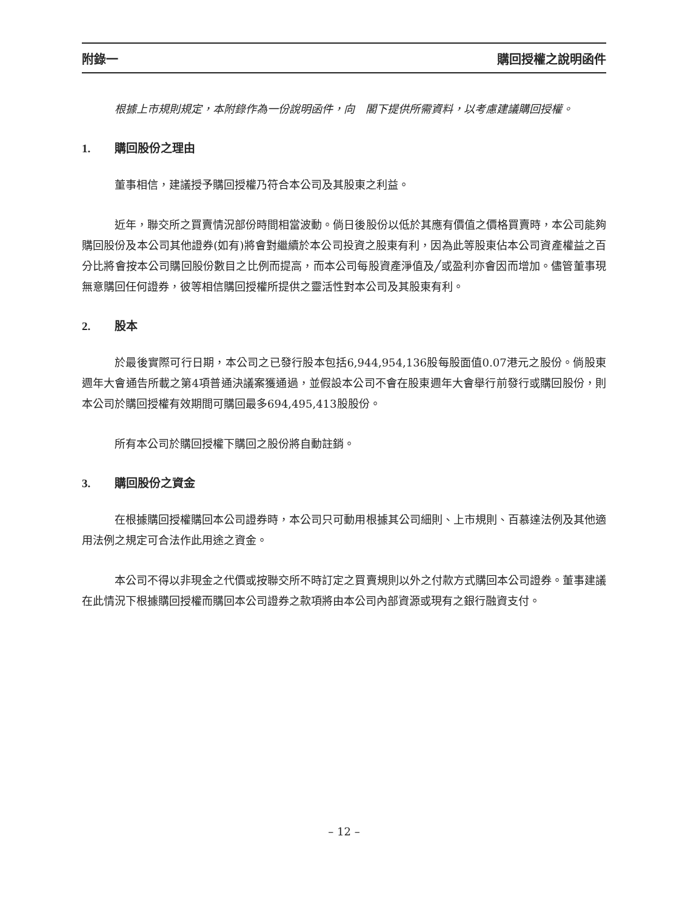附錄一 購回授權之說明函件
根據上市規則規定，本附錄作為一份說明函件，向　閣下提供所需資料，以考慮建議購回授權。
1. 購回股份之理由
董事相信，建議授予購回授權乃符合本公司及其股東之利益。
近年，聯交所之買賣情況部份時間相當波動。倘日後股份以低於其應有價值之價格買賣時，本公司能夠購回股份及本公司其他證券(如有)將會對繼續於本公司投資之股東有利，因為此等股東佔本公司資產權益之百分比將會按本公司購回股份數目之比例而提高，而本公司每股資產淨值及╱或盈利亦會因而增加。儘管董事現無意購回任何證券，彼等相信購回授權所提供之靈活性對本公司及其股東有利。
2. 股本
於最後實際可行日期，本公司之已發行股本包括6,944,954,136股每股面值0.07港元之股份。倘股東週年大會通告所載之第4項普通決議案獲通過，並假設本公司不會在股東週年大會舉行前發行或購回股份，則本公司於購回授權有效期間可購回最多694,495,413股股份。
所有本公司於購回授權下購回之股份將自動註銷。
3. 購回股份之資金
在根據購回授權購回本公司證券時，本公司只可動用根據其公司細則、上市規則、百慕達法例及其他適用法例之規定可合法作此用途之資金。
本公司不得以非現金之代價或按聯交所不時訂定之買賣規則以外之付款方式購回本公司證券。董事建議在此情況下根據購回授權而購回本公司證券之款項將由本公司內部資源或現有之銀行融資支付。
– 12 –